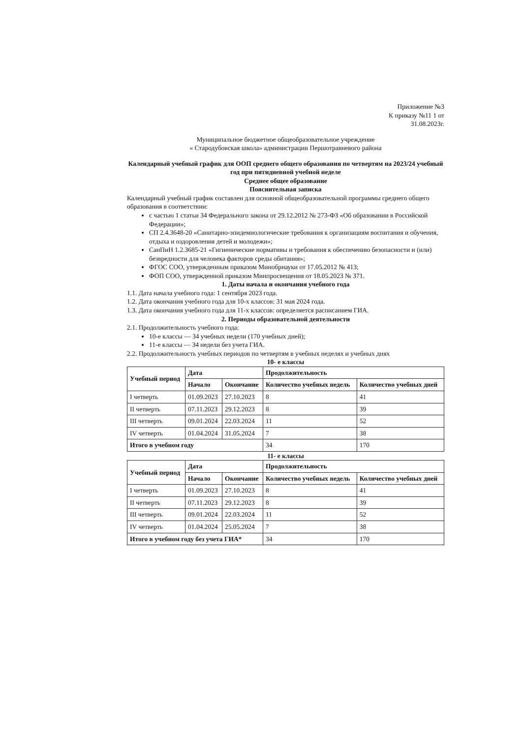Приложение №3
К приказу №11 1 от
31.08.2023г.
Муниципальное бюджетное общеобразовательное учреждение
« Стародубовская школа» администрации Першотравневого района
Календарный учебный график для ООП среднего общего образования по четвертям на 2023/24 учебный год при пятидневной учебной неделе
Среднее общее образование
Пояснительная записка
Календарный учебный график составлен для основной общеобразовательной программы среднего общего образования в соответствии:
с частью 1 статьи 34 Федерального закона от 29.12.2012 № 273-ФЗ «Об образовании в Российской Федерации»;
СП 2.4.3648-20 «Санитарно-эпидемиологические требования к организациям воспитания и обучения, отдыха и оздоровления детей и молодежи»;
СанПиН 1.2.3685-21 «Гигиенические нормативы и требования к обеспечению безопасности и (или) безвредности для человека факторов среды обитания»;
ФГОС СОО, утвержденным приказом Минобрнауки от 17.05.2012 № 413;
ФОП СОО, утвержденной приказом Минпросвещения от 18.05.2023 № 371.
1. Даты начала и окончания учебного года
1.1. Дата начала учебного года: 1 сентября 2023 года.
1.2. Дата окончания учебного года для 10-х классов: 31 мая 2024 года.
1.3. Дата окончания учебного года для 11-х классов: определяется расписанием ГИА.
2. Периоды образовательной деятельности
2.1. Продолжительность учебного года:
10-е классы — 34 учебных недели (170 учебных дней);
11-е классы — 34 недели без учета ГИА.
2.2. Продолжительность учебных периодов по четвертям в учебных неделях и учебных днях
10- е классы
| Учебный период | Дата | | Продолжительность | |
| --- | --- | --- | --- | --- |
| | Начало | Окончание | Количество учебных недель | Количество учебных дней |
| I четверть | 01.09.2023 | 27.10.2023 | 8 | 41 |
| II четверть | 07.11.2023 | 29.12.2023 | 8 | 39 |
| III четверть | 09.01.2024 | 22.03.2024 | 11 | 52 |
| IV четверть | 01.04.2024 | 31.05.2024 | 7 | 38 |
| Итого в учебном году | | | 34 | 170 |
11- е классы
| Учебный период | Дата | | Продолжительность | |
| --- | --- | --- | --- | --- |
| | Начало | Окончание | Количество учебных недель | Количество учебных дней |
| I четверть | 01.09.2023 | 27.10.2023 | 8 | 41 |
| II четверть | 07.11.2023 | 29.12.2023 | 8 | 39 |
| III четверть | 09.01.2024 | 22.03.2024 | 11 | 52 |
| IV четверть | 01.04.2024 | 25.05.2024 | 7 | 38 |
| Итого в учебном году без учета ГИА* | | | 34 | 170 |